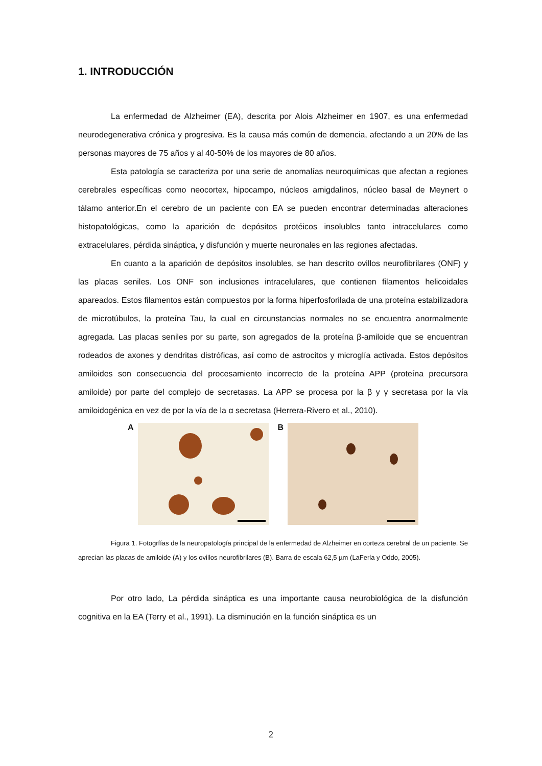1. INTRODUCCIÓN
La enfermedad de Alzheimer (EA), descrita por Alois Alzheimer en 1907, es una enfermedad neurodegenerativa crónica y progresiva. Es la causa más común de demencia, afectando a un 20% de las personas mayores de 75 años y al 40-50% de los mayores de 80 años.
Esta patología se caracteriza por una serie de anomalías neuroquímicas que afectan a regiones cerebrales específicas como neocortex, hipocampo, núcleos amigdalinos, núcleo basal de Meynert o tálamo anterior.En el cerebro de un paciente con EA se pueden encontrar determinadas alteraciones histopatológicas, como la aparición de depósitos protéicos insolubles tanto intracelulares como extracelulares, pérdida sináptica, y disfunción y muerte neuronales en las regiones afectadas.
En cuanto a la aparición de depósitos insolubles, se han descrito ovillos neurofibrilares (ONF) y las placas seniles. Los ONF son inclusiones intracelulares, que contienen filamentos helicoidales apareados. Estos filamentos están compuestos por la forma hiperfosforilada de una proteína estabilizadora de microtúbulos, la proteína Tau, la cual en circunstancias normales no se encuentra anormalmente agregada. Las placas seniles por su parte, son agregados de la proteína β-amiloide que se encuentran rodeados de axones y dendritas distróficas, así como de astrocitos y microglía activada. Estos depósitos amiloides son consecuencia del procesamiento incorrecto de la proteína APP (proteína precursora amiloide) por parte del complejo de secretasas. La APP se procesa por la β y γ secretasa por la vía amiloidogénica en vez de por la vía de la α secretasa (Herrera-Rivero et al., 2010).
A B
Figura 1. Fotogrfías de la neuropatología principal de la enfermedad de Alzheimer en corteza cerebral de un paciente. Se aprecian las placas de amiloide (A) y los ovillos neurofibrilares (B). Barra de escala 62,5 µm (LaFerla y Oddo, 2005).
Por otro lado, La pérdida sináptica es una importante causa neurobiológica de la disfunción cognitiva en la EA (Terry et al., 1991). La disminución en la función sináptica es un
2